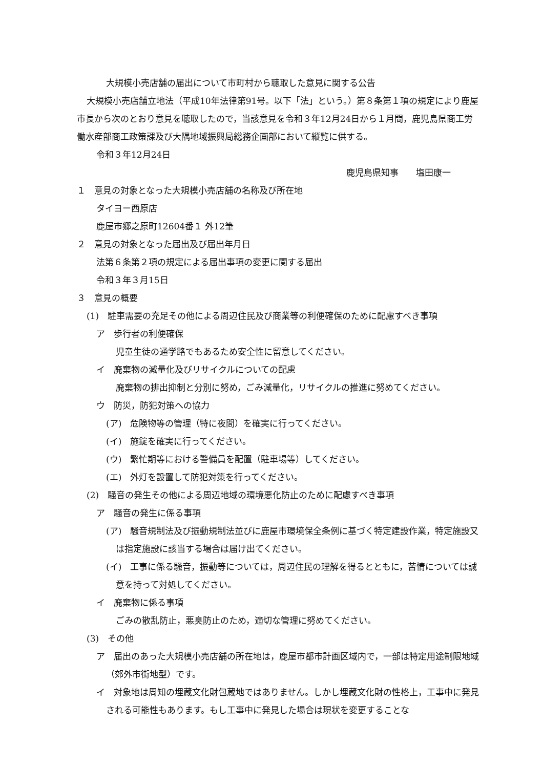大規模小売店舗の届出について市町村から聴取した意見に関する公告
大規模小売店舗立地法（平成10年法律第91号。以下「法」という。）第８条第１項の規定により鹿屋市長から次のとおり意見を聴取したので，当該意見を令和３年12月24日から１月間，鹿児島県商工労働水産部商工政策課及び大隅地域振興局総務企画部において縦覧に供する。
令和３年12月24日
鹿児島県知事　　塩田康一
１　意見の対象となった大規模小売店舗の名称及び所在地
タイヨー西原店
鹿屋市郷之原町12604番１ 外12筆
２　意見の対象となった届出及び届出年月日
法第６条第２項の規定による届出事項の変更に関する届出
令和３年３月15日
３　意見の概要
(1)　駐車需要の充足その他による周辺住民及び商業等の利便確保のために配慮すべき事項
ア　歩行者の利便確保
児童生徒の通学路でもあるため安全性に留意してください。
イ　廃棄物の減量化及びリサイクルについての配慮
廃棄物の排出抑制と分別に努め，ごみ減量化，リサイクルの推進に努めてください。
ウ　防災，防犯対策への協力
(ア)　危険物等の管理（特に夜間）を確実に行ってください。
(イ)　施錠を確実に行ってください。
(ウ)　繁忙期等における警備員を配置（駐車場等）してください。
(エ)　外灯を設置して防犯対策を行ってください。
(2)　騒音の発生その他による周辺地域の環境悪化防止のために配慮すべき事項
ア　騒音の発生に係る事項
(ア)　騒音規制法及び振動規制法並びに鹿屋市環境保全条例に基づく特定建設作業，特定施設又は指定施設に該当する場合は届け出てください。
(イ)　工事に係る騒音，振動等については，周辺住民の理解を得るとともに，苦情については誠意を持って対処してください。
イ　廃棄物に係る事項
ごみの散乱防止，悪臭防止のため，適切な管理に努めてください。
(3)　その他
ア　届出のあった大規模小売店舗の所在地は，鹿屋市都市計画区域内で，一部は特定用途制限地域（郊外市街地型）です。
イ　対象地は周知の埋蔵文化財包蔵地ではありません。しかし埋蔵文化財の性格上，工事中に発見される可能性もあります。もし工事中に発見した場合は現状を変更することな